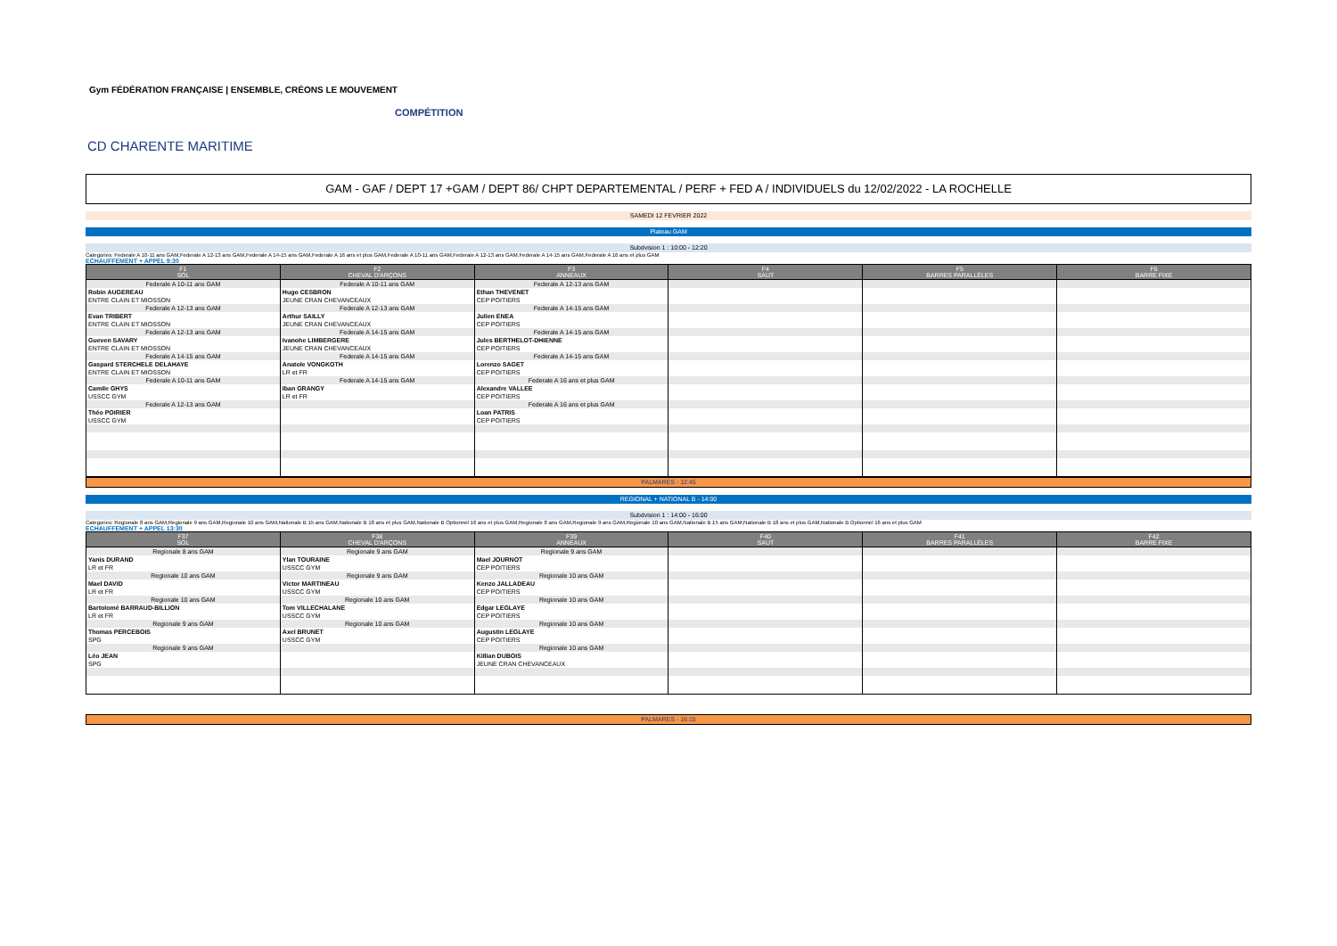Gym FÉDÉRATION FRANÇAISE | ENSEMBLE, CRÉONS LE MOUVEMENT
COMPÉTITION
CD CHARENTE MARITIME
GAM - GAF / DEPT 17 +GAM / DEPT 86/ CHPT DEPARTEMENTAL / PERF + FED A / INDIVIDUELS du 12/02/2022 - LA ROCHELLE
SAMEDI 12 FEVRIER 2022
Plateau GAM
Subdvision 1 : 10:00 - 12:20
Categories: Federale A 10-11 ans GAM,Federale A 12-13 ans GAM,Federale A 14-15 ans GAM,Federale A 16 ans et plus GAM,Federale A 10-11 ans GAM,Federale A 12-13 ans GAM,Federale A 14-15 ans GAM,Federale A 16 ans et plus GAM
ECHAUFFEMENT + APPEL 9:30
| F1 SOL | F2 CHEVAL D'ARÇONS | F3 ANNEAUX | F4 SAUT | F5 BARRES PARALLÈLES | F6 BARRE FIXE |
| --- | --- | --- | --- | --- | --- |
| Federale A 10-11 ans GAM | Federale A 10-11 ans GAM | Federale A 12-13 ans GAM | | | |
| Robin AUGEREAU | Hugo CESBRON | Ethan THEVENET | | | |
| ENTRE CLAIN ET MIOSSON | JEUNE CRAN CHEVANCEAUX | CEP POITIERS | | | |
| Federale A 12-13 ans GAM | Federale A 12-13 ans GAM | Federale A 14-15 ans GAM | | | |
| Evan TRIBERT | Arthur SAILLY | Julien ENEA | | | |
| ENTRE CLAIN ET MIOSSON | JEUNE CRAN CHEVANCEAUX | CEP POITIERS | | | |
| Federale A 12-13 ans GAM | Federale A 14-15 ans GAM | Federale A 14-15 ans GAM | | | |
| Gueven SAVARY | Ivanohe LIMBERGERE | Jules BERTHELOT-DHIENNE | | | |
| ENTRE CLAIN ET MIOSSON | JEUNE CRAN CHEVANCEAUX | CEP POITIERS | | | |
| Federale A 14-15 ans GAM | Federale A 14-15 ans GAM | Federale A 14-15 ans GAM | | | |
| Gaspard STERCHELE DELAHAYE | Anatole VONGKOTH | Lorenzo SAGET | | | |
| ENTRE CLAIN ET MIOSSON | LR et FR | CEP POITIERS | | | |
| Federale A 10-11 ans GAM | Federale A 14-15 ans GAM | Federale A 16 ans et plus GAM | | | |
| Camile GHYS | Iban GRANGY | Alexandre VALLEE | | | |
| USSCC GYM | LR et FR | CEP POITIERS | | | |
| Federale A 12-13 ans GAM | | Federale A 16 ans et plus GAM | | | |
| Théo POIRIER | | Loan PATRIS | | | |
| USSCC GYM | | CEP POITIERS | | | |
PALMARES - 12:45
REGIONAL + NATIONAL B - 14:00
Subdvision 1 : 14:00 - 16:00
Categories: Regionale 8 ans GAM,Regionale 9 ans GAM,Regionale 10 ans GAM,Nationale B 15 ans GAM,Nationale B 18 ans et plus GAM,Nationale B Optionnel 16 ans et plus GAM,Regionale 8 ans GAM,Regionale 9 ans GAM,Regionale 10 ans GAM,Nationale B 15 ans GAM,Nationale B 18 ans et plus GAM,Nationale B Optionnel 16 ans et plus GAM
ECHAUFFEMENT + APPEL 13:30
| F37 SOL | F38 CHEVAL D'ARÇONS | F39 ANNEAUX | F40 SAUT | F41 BARRES PARALLÈLES | F42 BARRE FIXE |
| --- | --- | --- | --- | --- | --- |
| Regionale 8 ans GAM | Regionale 9 ans GAM | Regionale 9 ans GAM | | | |
| Yanis DURAND | Ylan TOURAINE | Mael JOURNOT | | | |
| LR et FR | USSCC GYM | CEP POITIERS | | | |
| Regionale 10 ans GAM | Regionale 9 ans GAM | Regionale 10 ans GAM | | | |
| Mael DAVID | Victor MARTINEAU | Kenzo JALLADEAU | | | |
| LR et FR | USSCC GYM | CEP POITIERS | | | |
| Regionale 10 ans GAM | Regionale 10 ans GAM | Regionale 10 ans GAM | | | |
| Bartolomé BARRAUD-BILLION | Tom VILLECHALANE | Edgar LEGLAYE | | | |
| LR et FR | USSCC GYM | CEP POITIERS | | | |
| Regionale 9 ans GAM | Regionale 10 ans GAM | Regionale 10 ans GAM | | | |
| Thomas PERCEBOIS | Axel BRUNET | Augustin LEGLAYE | | | |
| SPG | USSCC GYM | CEP POITIERS | | | |
| Regionale 9 ans GAM | | Regionale 10 ans GAM | | | |
| Léo JEAN | | Killian DUBOIS | | | |
| SPG | | JEUNE CRAN CHEVANCEAUX | | | |
PALMARES - 16:15